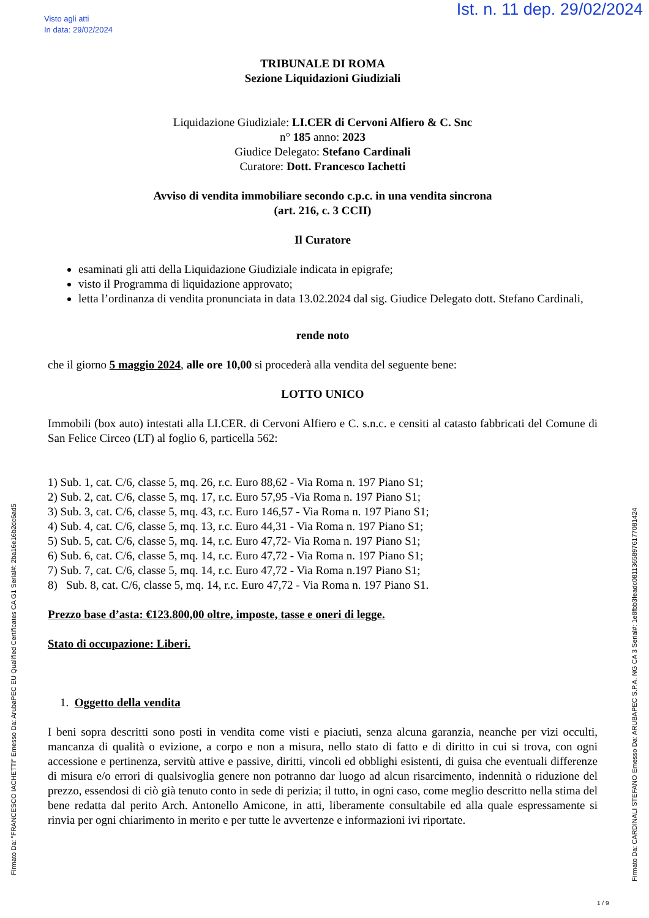Visto agli atti
In data: 29/02/2024
Ist. n. 11 dep. 29/02/2024
TRIBUNALE DI ROMA
Sezione Liquidazioni Giudiziali
Liquidazione Giudiziale: LI.CER di Cervoni Alfiero & C. Snc
n° 185 anno: 2023
Giudice Delegato: Stefano Cardinali
Curatore: Dott. Francesco Iachetti
Avviso di vendita immobiliare secondo c.p.c. in una vendita sincrona
(art. 216, c. 3 CCII)
Il Curatore
esaminati gli atti della Liquidazione Giudiziale indicata in epigrafe;
visto il Programma di liquidazione approvato;
letta l’ordinanza di vendita pronunciata in data 13.02.2024 dal sig. Giudice Delegato dott. Stefano Cardinali,
rende noto
che il giorno 5 maggio 2024, alle ore 10,00 si procederà alla vendita del seguente bene:
LOTTO UNICO
Immobili (box auto) intestati alla LI.CER. di Cervoni Alfiero e C. s.n.c. e censiti al catasto fabbricati del Comune di San Felice Circeo (LT) al foglio 6, particella 562:
1) Sub. 1, cat. C/6, classe 5, mq. 26, r.c. Euro 88,62 - Via Roma n. 197 Piano S1;
2) Sub. 2, cat. C/6, classe 5, mq. 17, r.c. Euro 57,95 -Via Roma n. 197 Piano S1;
3) Sub. 3, cat. C/6, classe 5, mq. 43, r.c. Euro 146,57 - Via Roma n. 197 Piano S1;
4) Sub. 4, cat. C/6, classe 5, mq. 13, r.c. Euro 44,31 - Via Roma n. 197 Piano S1;
5) Sub. 5, cat. C/6, classe 5, mq. 14, r.c. Euro 47,72- Via Roma n. 197 Piano S1;
6) Sub. 6, cat. C/6, classe 5, mq. 14, r.c. Euro 47,72 - Via Roma n. 197 Piano S1;
7) Sub. 7, cat. C/6, classe 5, mq. 14, r.c. Euro 47,72 - Via Roma n.197 Piano S1;
8) Sub. 8, cat. C/6, classe 5, mq. 14, r.c. Euro 47,72 - Via Roma n. 197 Piano S1.
Prezzo base d’asta: €123.800,00 oltre, imposte, tasse e oneri di legge.
Stato di occupazione: Liberi.
1. Oggetto della vendita
I beni sopra descritti sono posti in vendita come visti e piaciuti, senza alcuna garanzia, neanche per vizi occulti, mancanza di qualità o evizione, a corpo e non a misura, nello stato di fatto e di diritto in cui si trova, con ogni accessione e pertinenza, servitù attive e passive, diritti, vincoli ed obblighi esistenti, di guisa che eventuali differenze di misura e/o errori di qualsivoglia genere non potranno dar luogo ad alcun risarcimento, indennità o riduzione del prezzo, essendosi di ciò già tenuto conto in sede di perizia; il tutto, in ogni caso, come meglio descritto nella stima del bene redatta dal perito Arch. Antonello Amicone, in atti, liberamente consultabile ed alla quale espressamente si rinvia per ogni chiarimento in merito e per tutte le avvertenze e informazioni ivi riportate.
Firmato Da: "FRANCESCO IACHETTI" Emesso Da: ArubaPEC EU Qualified Certificates CA G1 Serial#: 2ba16e16b2dc6ad5
Firmato Da: CARDINALI STEFANO Emesso Da: ARUBAPEC S.P.A. NG CA 3 Serial#: 1e8fbb3feadc08113658976177081424
1 / 9